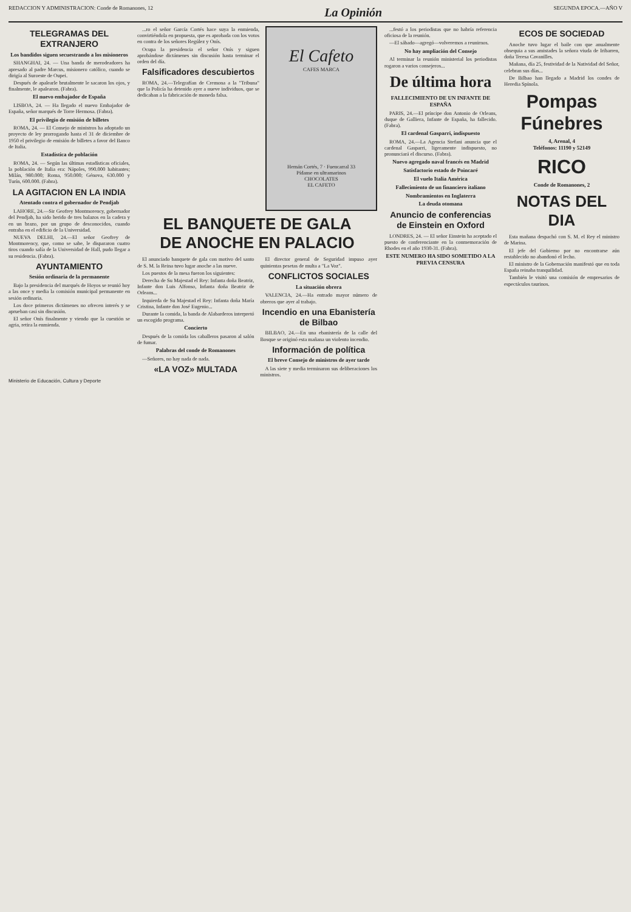REDACCION Y ADMINISTRACION: Conde de Romanones, 12 La Opinión SEGUNDA EPOCA.—AÑO V
TELEGRAMAS DEL EXTRANJERO
Los bandidos siguen secuestrando a los misioneros
SHANGHAI, 24. — Una banda de merodeadores ha apresado al padre Marcus, misionero católico, cuando se dirigía al Suroeste de Oupei.
Después de apalearle brutalmente le sacaron los ojos, y finalmente, le apalearon. (Fabra).
El nuevo embajador de España
LISBOA, 24. — Ha llegado el nuevo Embajador de España, señor marqués de Torre Hermosa. (Fabra).
El privilegio de emisión de billetes
ROMA, 24. — El Consejo de ministros ha adoptado un proyecto de ley prorrogando hasta el 31 de diciembre de 1950 el privilegio de emisión de billetes a favor del Banco de Italia.
Estadística de población
ROMA, 24. — Según las últimas estadísticas oficiales, la población de Italia era: Nápoles, 990.000 habitantes; Milán, 980.000; Roma, 950.000; Génova, 630.000 y Turín, 600.000. (Fabra).
LA AGITACION EN LA INDIA
Atentado contra el gobernador de Pendjab
LAHORE, 24.—Sir Geofrey Montmorency, gobernador del Pendjab, ha sido herido de tres balazos en la cadera y en un brazo, por un grupo de desconocidos, cuando entraba en el edificio de la Universidad.
NUEVA DELHI, 24.—El señor Geofrey de Montmorency, que, como se sabe, le dispararon cuatro tiros cuando salía de la Universidad de Hall, pudo llegar a su residencia. (Fabra).
AYUNTAMIENTO
Sesión ordinaria de la permanente
Bajo la presidencia del marqués de Hoyos se reunió hoy a las once y media la comisión municipal permanente en sesión ordinaria.
Los doce primeros dictámenes no ofrecen interés y se aprueban casi sin discusión.
El señor Onís finalmente y viendo que la cuestión se agria, retira la enmienda.
...ro el señor García Cortés hace suya la enmienda, convirtiéndola en propuesta, que es aprobada con los votos en contra de los señores Regúlez y Onís.
Ocupa la presidencia el señor Onís y siguen aprobándose dictámenes sin discusión hasta terminar el orden del día.
Falsificadores descubiertos
ROMA, 24.—Telegrafían de Cremona a la "Tribuna" que la Policía ha detenido ayer a nueve individuos, que se dedicaban a la fabricación de moneda falsa.
El Cafeto
CAFES MARCA
Hernán Cortés, 7 · Fuencarral 33
Pídanse en ultramarinos
CHOCOLATES
EL CAFETO
EL BANQUETE DE GALA
DE ANOCHE EN PALACIO
El anunciado banquete de gala con motivo del santo de S. M. la Reina tuvo lugar anoche a las nueve.
Los puestos de la mesa fueron los siguientes:
Derecha de Su Majestad el Rey: Infanta doña Beatriz, Infante don Luis Alfonso, Infanta doña Beatriz de Orleans...
Izquierda de Su Majestad el Rey: Infanta doña María Cristina, Infante don José Eugenio...
Durante la comida, la banda de Alabarderos interpretó un escogido programa.
Concierto
Después de la comida los caballeros pasaron al salón de fumar.
Palabras del conde de Romanones
—Señores, no hay nada de nada.
«LA VOZ» MULTADA
El director general de Seguridad impuso ayer quinientas pesetas de multa a "La Voz".
CONFLICTOS SOCIALES
La situación obrera
VALENCIA, 24.—Ha entrado mayor número de obreros que ayer al trabajo.
Incendio en una Ebanistería de Bilbao
BILBAO, 24.—En una ebanistería de la calle del Bosque se originó esta mañana un violento incendio.
Información de política
El breve Consejo de ministros de ayer tarde
A las siete y media terminaron sus deliberaciones los ministros.
...festó a los periodistas que no habría referencia oficiosa de la reunión.
—El sábado—agregó—volveremos a reunirnos.
No hay ampliación del Consejo
Al terminar la reunión ministerial los periodistas rogaron a varios consejeros...
De última hora
FALLECIMIENTO DE UN INFANTE DE ESPAÑA
PARIS, 24.—El príncipe don Antonio de Orleans, duque de Galliera, Infante de España, ha fallecido. (Fabra).
El cardenal Gasparri, indispuesto
ROMA, 24.—La Agencia Stefani anuncia que el cardenal Gasparri, ligeramente indispuesto, no pronunciará el discurso. (Fabra).
Nuevo agregado naval francés en Madrid
Satisfactorio estado de Poincaré
El vuelo Italia América
Fallecimiento de un financiero italiano
Nombramientos en Inglaterra
La deuda otomana
Anuncio de conferencias de Einstein en Oxford
LONDRES, 24. — El señor Einstein ha aceptado el puesto de conferenciante en la conmemoración de Rhodes en el año 1930-31. (Fabra).
ESTE NUMERO HA SIDO SOMETIDO A LA PREVIA CENSURA
ECOS DE SOCIEDAD
Anoche tuvo lugar el baile con que anualmente obsequia a sus amistades la señora viuda de Iribarren, doña Teresa Cavanilles.
Mañana, día 25, festividad de la Natividad del Señor, celebran sus días...
De Bilbao han llegado a Madrid los condes de Heredia Spínola.
Pompas Fúnebres
4, Arenal, 4
Teléfonos: 11190 y 52149
RICO
Conde de Romanones, 2
NOTAS DEL DIA
Esta mañana despachó con S. M. el Rey el ministro de Marina.
El jefe del Gobierno por no encontrarse aún restablecido no abandonó el lecho.
El ministro de la Gobernación manifestó que en toda España reinaba tranquilidad.
También le visitó una comisión de empresarios de espectáculos taurinos.
Ministerio de Educación, Cultura y Deporte